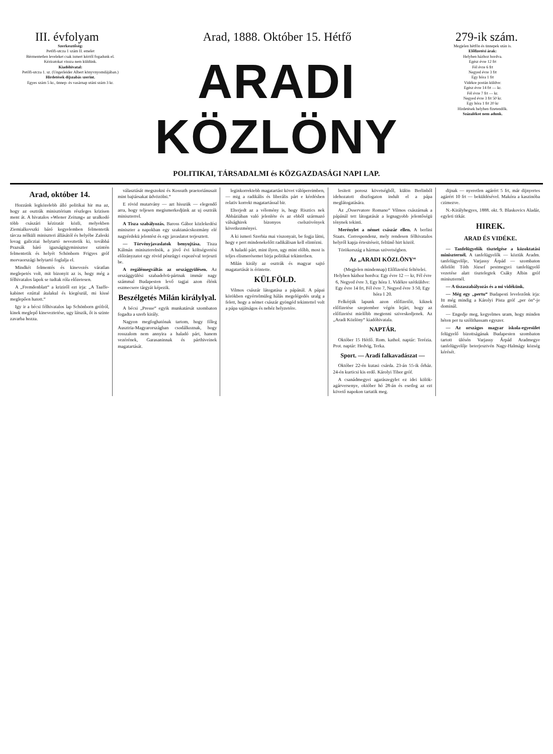III. évfolyam Arad, 1888. Október 15. Hétfő 279-ik szám.
Szerkesztőség:
Petőfi-utcza 1 szám II. emelet
Bérmentetlen leveleket csak ismert kéztől fogadunk el.
Kéziratokat vissza nem küldünk.
Kiadóhivatal:
Petőfi-utcza 1. sz. (Ungerleider Albert könyvnyomdájában.)
Hirdetések díjszabás szerint.
Egyes szám 5 kr., ünnep- és vasárnap utáni szám 3 kr.
ARADI KÖZLÖNY
POLITIKAI, TÁRSADALMI és KÖZGAZDASÁGI NAPI LAP.
Megjelen hétfőn és ünnepek után is.
Előfizetési árak:
Helyben házhoz hordva.
Egész évre 12 frt
Fél évre 6 frt
Negyed évre 3 frt
Egy hóra 1 frt
Vidékre postán küldve:
Egész évre 14 frt — kr.
Fél évre 7 frt — kr.
Negyed évre 3 frt 50 kr.
Egy hóra 1 frt 20 kr
Hirdetések helyben fizetendők.
Százalékot nem adunk.
Arad, október 14.
Hozzánk legközelebb álló politikai hir ma az, hogy az osztrák minisztérium részleges krizisen ment át. A hivatalos »Wiener Zeitung« az uralkodó több császári kéziratát közli, melyekben Ziemialkovszki báró kegyelemben felmentetik tárcza nélküli miniszteri állásától és helyébe Zaleski lovag galicziai helytartó neveztetik ki, továbbá Prazsák báró igazságügyminiszter szintén felmentetik és helyét Schönborn Frigyes gróf morvaországi helytartó foglalja el.
Mindkét felmentés és kinevezés váratlan meglepetés volt, mit bizonyit az is, hogy még a félhivatalos lapok se tudtak róla előzetesen.
A „Fremdenblatt“ a kriziről ezt irja: „A Taaffe-kabinet ezúttal átalakul és kiegészül, mi kissé meglepően hatott.“
Igy ir a bécsi félhivatalos lap Schönborn grófról, kinek meglepő kineveztetése, ugy látszik, őt is szinte zavarba hozza.
választását megszokni és Kossuth praetoriánusait mint bajtársakat üdvözölni.“
E rövid mutatvány — azt hisszük — elegendő arra, hogy teljesen megismerkedjünk az uj osztrák miniszterrel.
A Tisza szabályozás. Baross Gábor közlekedési miniszter a napokban egy szaktanácskozmány elé nagyérdekü jelentést és egy javaslatot terjesztett.
— Törvényjavaslatok benyujtása. Tisza Kálmán miniszterelnök, a jövő évi költségvetési előirányzatot egy rövid pénzügyi expozéval terjeszti be.
A regálémegváltás az országgyülésen. Az országgyülési szabadelvü-pártnak immár nagy számmal Budapesten levő tagjai azon élénk eszmecsere tárgyát képezik.
Beszélgetés Milán királylyal.
A bécsi „Presse“ egyik munkatársát szombaton fogadta a szerb király.
Nagyon megfoghatónak tartom, hogy főleg Ausztria-Magyarországban csodálkoznak, hogy rosszalom nem annyira a haladó párt, hanem vezérének, Garasaninnak és párthiveinek magatartását.
leginkorrektebb magatartást követ válópereimben, — mig a radikális és liberális párt e kérdésben relativ korrekt magatartással bir.
Elterjedt az a vélemény is, hogy Risztics nek Abbáziában való jelenléte és az ebből származó válsághirek bizonyos cselszövények következményei.
A ki ismeri Szerbia mai viszonyait, be fogja látni, hogy e pert mindenekelőtt radikálisan kell elintézni.
A haladó párt, mint ilyen, ugy mint előbb, most is teljes elismerésemet birja politikai tekintetben.
Milán király az osztrák és magyar sajtó magatartását is érintette.
KÜLFÖLD.
Vilmos császár látogatása a pápánál. A pápai körökben egyértelmüleg hálás megelégedés uralg a felett, hogy a német császár gyöngéd tekintettel volt a pápa sajátságos és nehéz helyzetére.
lesitett porosz követségből, külön Berlinből idehozatott diszfogaton indult el a pápa meglátogatására.
Az „Osservatore Romano“ Vilmos császárnak a pápánál tett látogatását a legnagyobb jelentőségü ténynek tekinti.
Merénylet a német császár ellen. A berlini Staats. Correspondenz, mely rendesen félhivatalos helyről kapja értesitéseit, feltünő hirt közöl.
Törökország a hármas szövetségben.
Az „ARADI KÖZLÖNY“
(Megjelen mindennap) Előfizetési feltételei. Helyben házhoz hordva: Egy évre 12 — kr, Fél évre 6, Negyed évre 3, Egy hóra 1. Vidékre szétküldve: Egy évre 14 frt, Fél évre 7, Negyed évre 3 50, Egy hóra 1 20.
Felkérjük lapunk azon előfizetőit, kiknek előfizetése szeptember végén lejárt, hogy az előfizetést mielőbb megtenni sziveskedjenek. Az „Aradi Közlöny“ kiadóhivatala.
NAPTÁR.
Október 15 Hétfő. Rom. kathol. naptár: Terézia. Prot. naptár: Hedvig, Terka.
Sport. — Aradi falkavadászat —
Október 22-én kutasi csárda. 23-án 55-ik őrház. 24-én kurticsi kis erdő. Károlyi Tibor gróf.
A csanádmegyei agarászegylet ez idei kölök-agárversenye, október hó 28-án és esetleg az ezt követő napokon tartatik meg.
dijnak — nyeretlen agárért 5 frt, már dijnyertes agárért 10 frt — beküldésével. Makóra a kaszinóba czimezve.
N.-Királyhegyes, 1888. okt. 9. Blaskovics Aladár, egyleti titkár.
HIREK.
ARAD ÉS VIDÉKE.
— Tanfelügyelők tisztelgése a közoktatási miniszternél. A tanfelügyelők — köztük Aradm. tanfelügyelője, Varjassy Árpád — szombaton délelőtt Tóth József pestmegyei tanfelügyelő vezetése alatt tisztelegtek Csáky Albin gróf miniszternél.
— A tiszaszabályozás és a mi vidékünk.
— Még egy „pertu“ Budapesti levelezőnk irja: Itt még mindig a Károlyi Pista gróf „per ön“-je dominál.
— Engedje meg, kegyelmes uram, hogy minden héten per tu szólithassam egyszer.
— Az országos magyar iskola-egyesület felügyelő bizottságának Budapesten szombaton tartott ülésén Varjassy Árpád Aradmegye tanfelügyelője beterjesztvén Nagy-Halmágy község kérését.